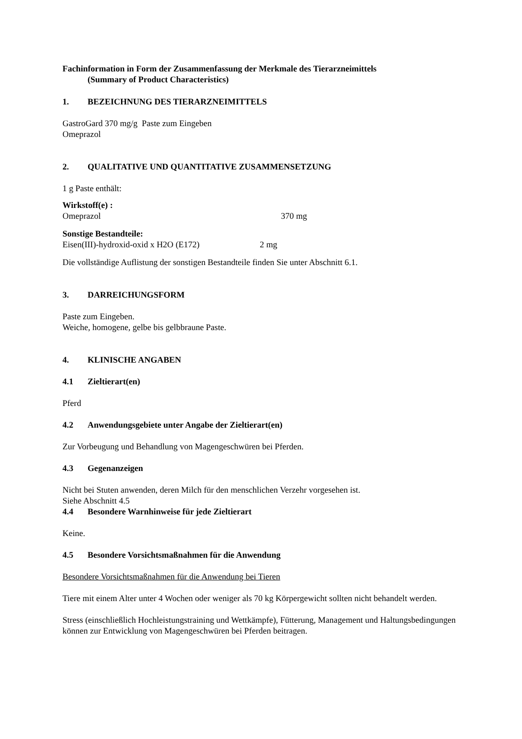Fachinformation in Form der Zusammenfassung der Merkmale des Tierarzneimittels
(Summary of Product Characteristics)
1. BEZEICHNUNG DES TIERARZNEIMITTELS
GastroGard 370 mg/g Paste zum Eingeben
Omeprazol
2. QUALITATIVE UND QUANTITATIVE ZUSAMMENSETZUNG
1 g Paste enthält:
Wirkstoff(e) :
Omeprazol 370 mg
Sonstige Bestandteile:
Eisen(III)-hydroxid-oxid x H2O (E172) 2 mg
Die vollständige Auflistung der sonstigen Bestandteile finden Sie unter Abschnitt 6.1.
3. DARREICHUNGSFORM
Paste zum Eingeben.
Weiche, homogene, gelbe bis gelbbraune Paste.
4. KLINISCHE ANGABEN
4.1 Zieltierart(en)
Pferd
4.2 Anwendungsgebiete unter Angabe der Zieltierart(en)
Zur Vorbeugung und Behandlung von Magengeschwüren bei Pferden.
4.3 Gegenanzeigen
Nicht bei Stuten anwenden, deren Milch für den menschlichen Verzehr vorgesehen ist.
Siehe Abschnitt 4.5
4.4 Besondere Warnhinweise für jede Zieltierart
Keine.
4.5 Besondere Vorsichtsmaßnahmen für die Anwendung
Besondere Vorsichtsmaßnahmen für die Anwendung bei Tieren
Tiere mit einem Alter unter 4 Wochen oder weniger als 70 kg Körpergewicht sollten nicht behandelt werden.
Stress (einschließlich Hochleistungstraining und Wettkämpfe), Fütterung, Management und Haltungsbedingungen können zur Entwicklung von Magengeschwüren bei Pferden beitragen.